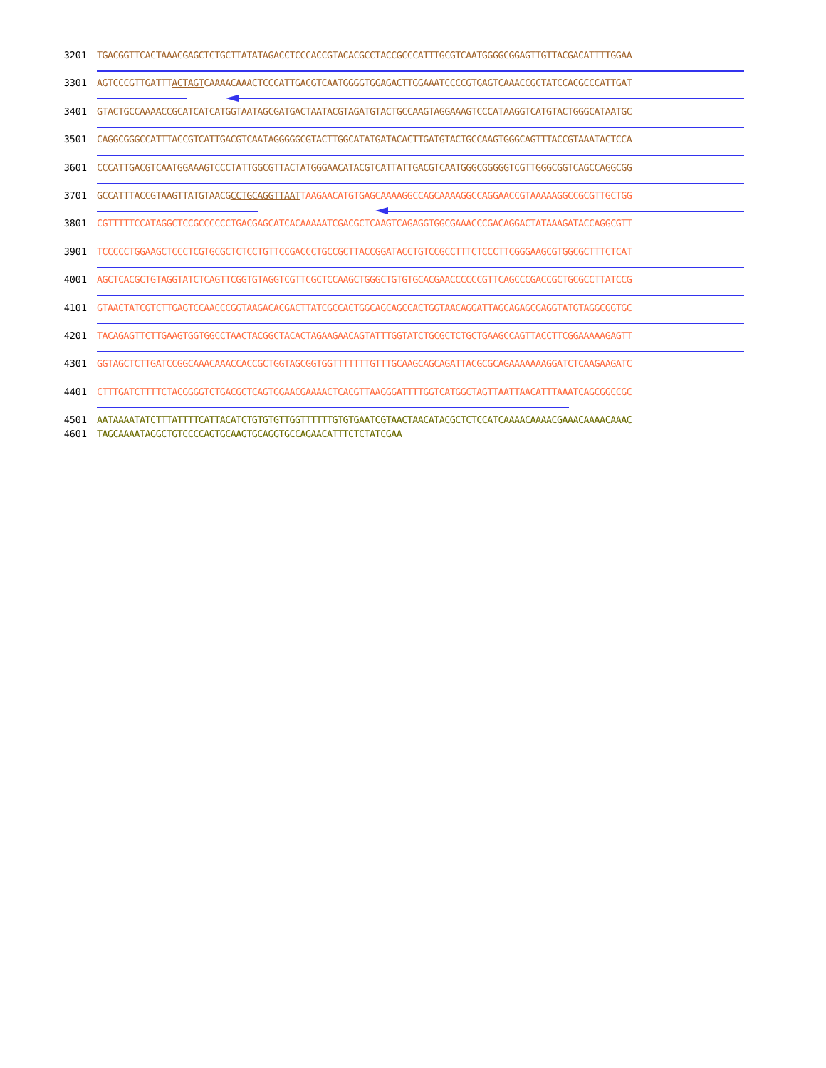3201 TGACGGTTCACTAAACGAGCTCTGCTTATATAGACCTCCCACCGTACACGCCTACCGCCCATTTGCGTCAATGGGGCGGAGTTGTTACGACATTTTGGAA
3301 AGTCCCGTTGATTTACTAGTCAAAACAAACTCCCATTGACGTCAATGGGGTGGAGACTTGGAAATCCCCGTGAGTCAAACCGCTATCCACGCCCATTGAT
3401 GTACTGCCAAAACCGCATCATCATGGTAATAGCGATGACTAATACGTAGATGTACTGCCAAGTAGGAAAGTCCCATAAGGTCATGTACTGGGCATAATGC
3501 CAGGCGGGCCATTTACCGTCATTGACGTCAATAGGGGGCGTACTTGGCATATGATACACTTGATGTACTGCCAAGTGGGCAGTTTACCGTAAATACTCCA
3601 CCCATTGACGTCAATGGAAAGTCCCTATTGGCGTTACTATGGGAACATACGTCATTATTGACGTCAATGGGCGGGGGTCGTTGGGCGGTCAGCCAGGCGG
3701 GCCATTTACCGTAAGTTATGTAACGCCTGCAGGTTAAT TAAGAACATGTGAGCAAAAGGCCAGCAAAAGGCCAGGAACCGTAAAAAGGCCGCGTTGCTGG
3801 CGTTTTTCCATAGGCTCCGCCCCCCTGACGAGCATCACAAAAATCGACGCTCAAGTCAGAGGTGGCGAAACCCGACAGGACTATAAAGATACCAGGCGTT
3901 TCCCCCTGGAAGCTCCCTCGTGCGCTCTCCTGTTCCGACCCTGCCGCTTACCGGATACCTGTCCGCCTTTCTCCCTTCGGGAAGCGTGGCGCTTTCTCAT
4001 AGCTCACGCTGTAGGTATCTCAGTTCGGTGTAGGTCGTTCGCTCCAAGCTGGGCTGTGTGCACGAACCCCCCGTTCAGCCCGACCGCTGCGCCTTATCCG
4101 GTAACTATCGTCTTGAGTCCAACCCGGTAAGACACGACTTATCGCCACTGGCAGCAGCCACTGGTAACAGGATTAGCAGAGCGAGGTATGTAGGCGGTGC
4201 TACAGAGTTCTTGAAGTGGTGGCCTAACTACGGCTACACTAGAAGAACAGTATTTGGTATCTGCGCTCTGCTGAAGCCAGTTACCTTCGGAAAAAGAGTT
4301 GGTAGCTCTTGATCCGGCAAACAAACCACCGCTGGTAGCGGTGGTTTTTTTGTTTGCAAGCAGCAGATTACGCGCAGAAAAAAAGGATCTCAAGAAGATC
4401 CTTTGATCTTTTCTACGGGGTCTGACGCTCAGTGGAACGAAAACTCACGTTAAGGGATTTTGGTCATGGCTAGTTAATTAACATTTAAATCAGCGGCCGC
4501 AATAAAATATCTTTATTTTCATTACATCTGTGTGTTGGTTTTTTGTGTGAATCGTAACTAACATACGCTCTCCATCAAAACAAAACGAAACAAAACAAAC
4601 TAGCAAAATAGGCTGTCCCCAGTGCAAGTGCAGGTGCCAGAACATTTCTCTATCGAA